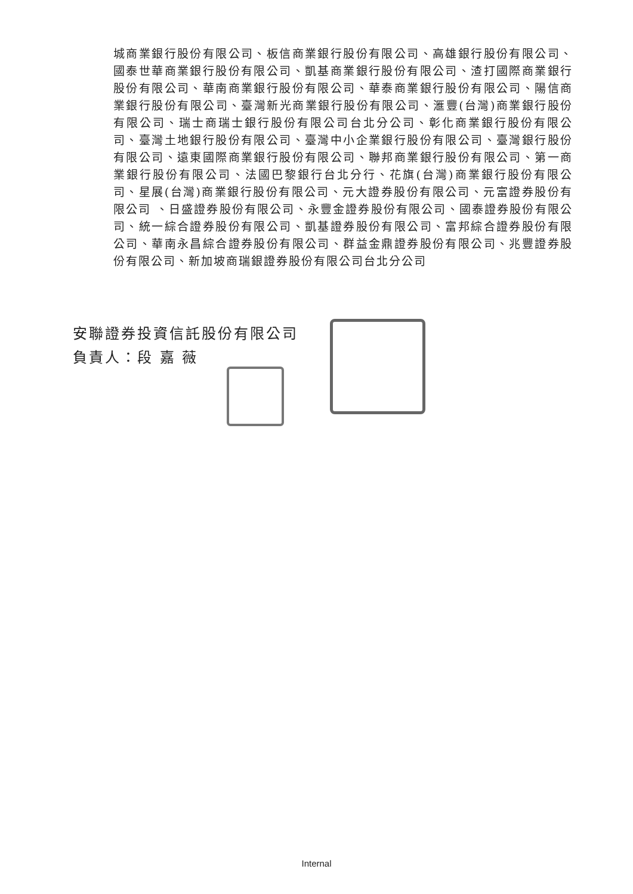城商業銀行股份有限公司、板信商業銀行股份有限公司、高雄銀行股份有限公司、國泰世華商業銀行股份有限公司、凱基商業銀行股份有限公司、渣打國際商業銀行股份有限公司、華南商業銀行股份有限公司、華泰商業銀行股份有限公司、陽信商業銀行股份有限公司、臺灣新光商業銀行股份有限公司、滙豐(台灣)商業銀行股份有限公司、瑞士商瑞士銀行股份有限公司台北分公司、彰化商業銀行股份有限公司、臺灣土地銀行股份有限公司、臺灣中小企業銀行股份有限公司、臺灣銀行股份有限公司、遠東國際商業銀行股份有限公司、聯邦商業銀行股份有限公司、第一商業銀行股份有限公司、法國巴黎銀行台北分行、花旗(台灣)商業銀行股份有限公司、星展(台灣)商業銀行股份有限公司、元大證券股份有限公司、元富證券股份有限公司 、日盛證券股份有限公司、永豐金證券股份有限公司、國泰證券股份有限公司、統一綜合證券股份有限公司、凱基證券股份有限公司、富邦綜合證券股份有限公司、華南永昌綜合證券股份有限公司、群益金鼎證券股份有限公司、兆豐證券股份有限公司、新加坡商瑞銀證券股份有限公司台北分公司
安聯證券投資信託股份有限公司
負責人：段 嘉 薇
Internal